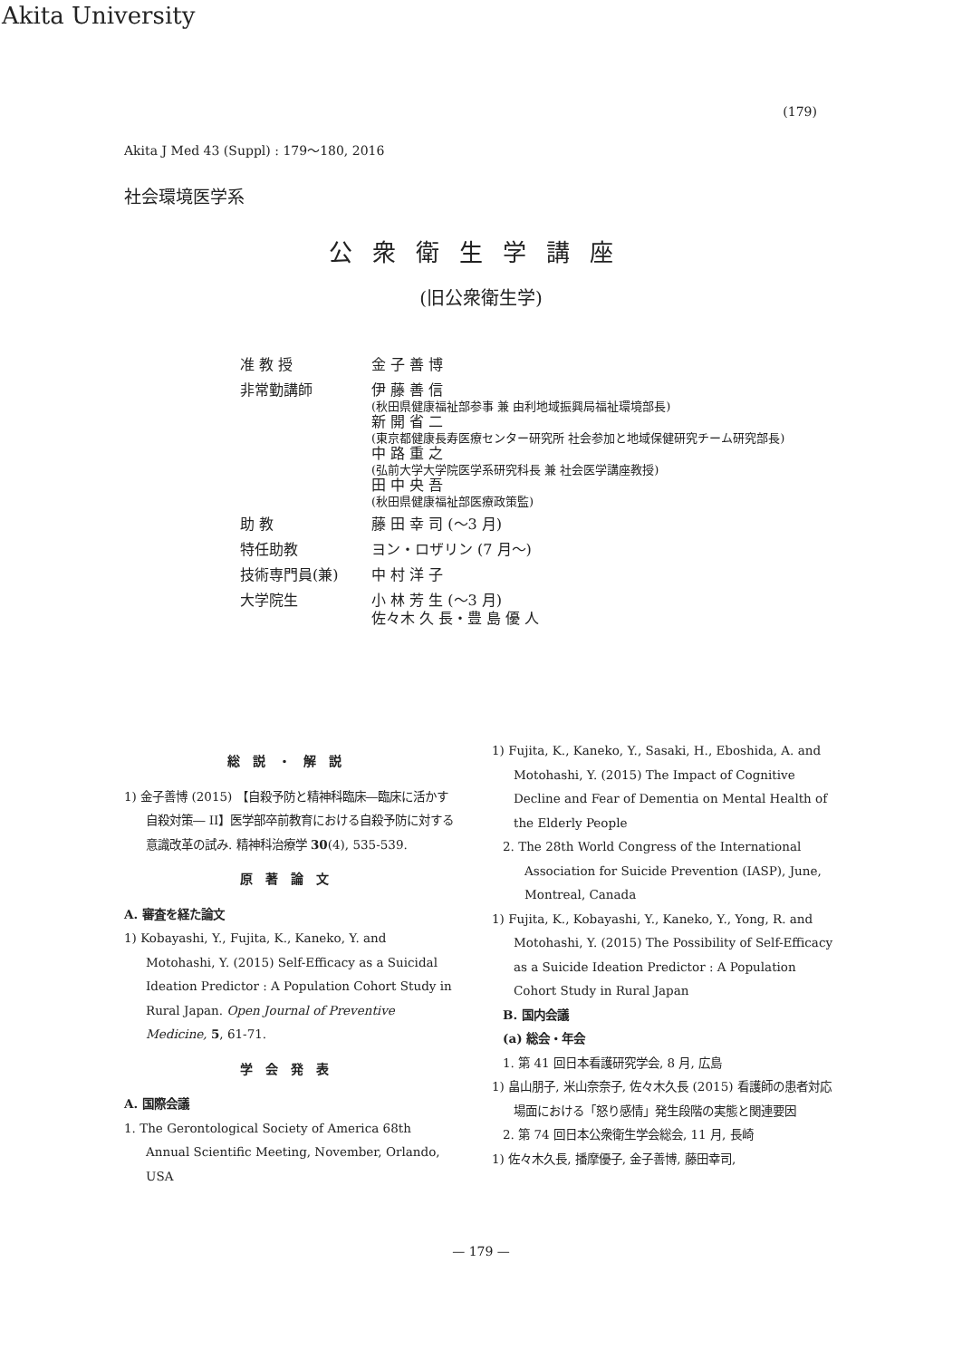Akita University
(179)
Akita J Med 43 (Suppl) : 179～180, 2016
社会環境医学系
公衆衛生学講座
(旧公衆衛生学)
准 教 授 金 子 善 博
非常勤講師 伊 藤 善 信
(秋田県健康福祉部参事 兼 由利地域振興局福祉環境部長)
新 開 省 二
(東京都健康長寿医療センター研究所 社会参加と地域保健研究チーム研究部長)
中 路 重 之
(弘前大学大学院医学系研究科長 兼 社会医学講座教授)
田 中 央 吾
(秋田県健康福祉部医療政策監)
助 教 藤 田 幸 司 (～3 月)
特任助教 ヨン・ロザリン (7 月～)
技術専門員(兼) 中 村 洋 子
大学院生 小 林 芳 生 (～3 月)
佐々木 久 長・豊 島 優 人
総説・解説
1) 金子善博 (2015) 【自殺予防と精神科臨床―臨床に活かす自殺対策― II】医学部卒前教育における自殺予防に対する意識改革の試み. 精神科治療学 30(4), 535-539.
原著論文
A. 審査を経た論文
1) Kobayashi, Y., Fujita, K., Kaneko, Y. and Motohashi, Y. (2015) Self-Efficacy as a Suicidal Ideation Predictor : A Population Cohort Study in Rural Japan. Open Journal of Preventive Medicine, 5, 61-71.
学会発表
A. 国際会議
1. The Gerontological Society of America 68th Annual Scientific Meeting, November, Orlando, USA
1) Fujita, K., Kaneko, Y., Sasaki, H., Eboshida, A. and Motohashi, Y. (2015) The Impact of Cognitive Decline and Fear of Dementia on Mental Health of the Elderly People
2. The 28th World Congress of the International Association for Suicide Prevention (IASP), June, Montreal, Canada
1) Fujita, K., Kobayashi, Y., Kaneko, Y., Yong, R. and Motohashi, Y. (2015) The Possibility of Self-Efficacy as a Suicide Ideation Predictor : A Population Cohort Study in Rural Japan
B. 国内会議
(a) 総会・年会
1. 第 41 回日本看護研究学会, 8 月, 広島
1) 畠山朋子, 米山奈奈子, 佐々木久長 (2015) 看護師の患者対応場面における「怒り感情」発生段階の実態と関連要因
2. 第 74 回日本公衆衛生学会総会, 11 月, 長崎
1) 佐々木久長, 播摩優子, 金子善博, 藤田幸司,
— 179 —